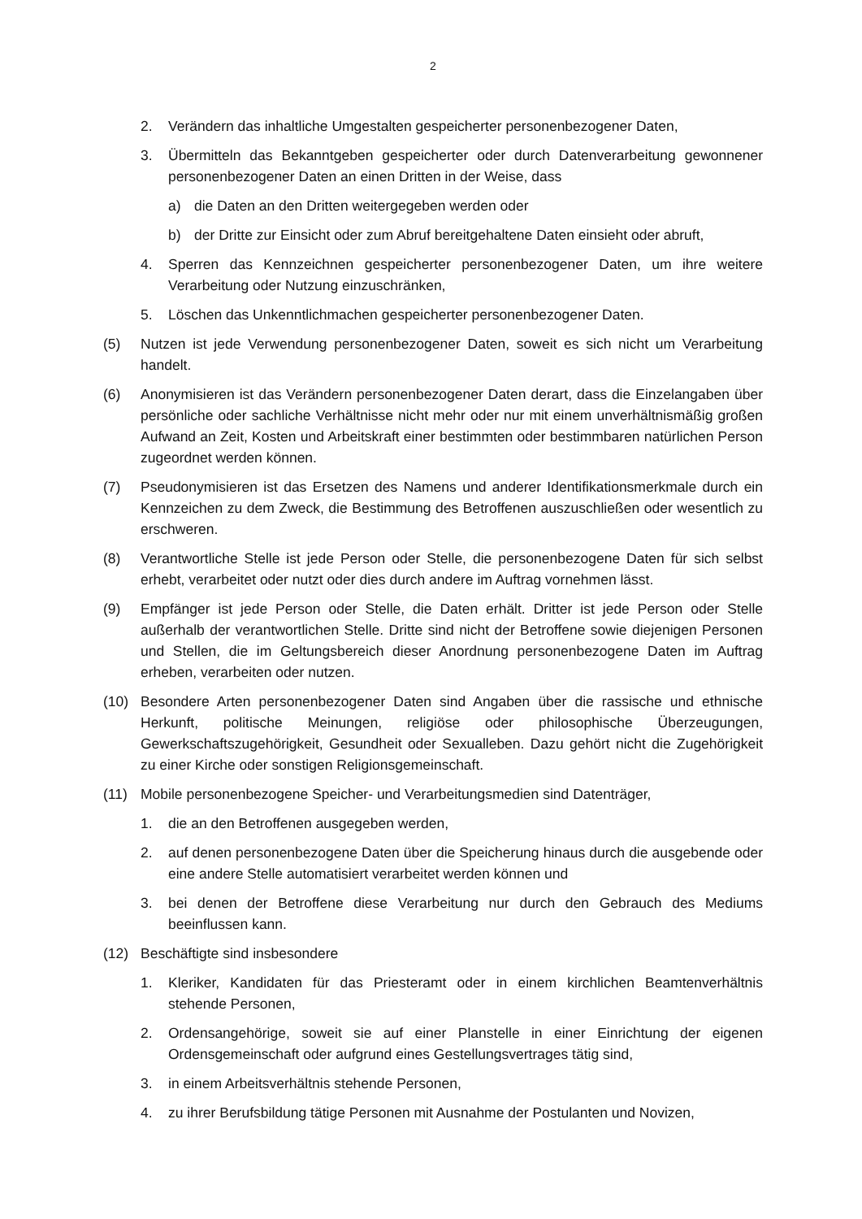2
2. Verändern das inhaltliche Umgestalten gespeicherter personenbezogener Daten,
3. Übermitteln das Bekanntgeben gespeicherter oder durch Datenverarbeitung gewonnener personenbezogener Daten an einen Dritten in der Weise, dass
a) die Daten an den Dritten weitergegeben werden oder
b) der Dritte zur Einsicht oder zum Abruf bereitgehaltene Daten einsieht oder abruft,
4. Sperren das Kennzeichnen gespeicherter personenbezogener Daten, um ihre weitere Verarbeitung oder Nutzung einzuschränken,
5. Löschen das Unkenntlichmachen gespeicherter personenbezogener Daten.
(5) Nutzen ist jede Verwendung personenbezogener Daten, soweit es sich nicht um Verarbeitung handelt.
(6) Anonymisieren ist das Verändern personenbezogener Daten derart, dass die Einzelangaben über persönliche oder sachliche Verhältnisse nicht mehr oder nur mit einem unverhältnismäßig großen Aufwand an Zeit, Kosten und Arbeitskraft einer bestimmten oder bestimmbaren natürlichen Person zugeordnet werden können.
(7) Pseudonymisieren ist das Ersetzen des Namens und anderer Identifikationsmerkmale durch ein Kennzeichen zu dem Zweck, die Bestimmung des Betroffenen auszuschließen oder wesentlich zu erschweren.
(8) Verantwortliche Stelle ist jede Person oder Stelle, die personenbezogene Daten für sich selbst erhebt, verarbeitet oder nutzt oder dies durch andere im Auftrag vornehmen lässt.
(9) Empfänger ist jede Person oder Stelle, die Daten erhält. Dritter ist jede Person oder Stelle außerhalb der verantwortlichen Stelle. Dritte sind nicht der Betroffene sowie diejenigen Personen und Stellen, die im Geltungsbereich dieser Anordnung personenbezogene Daten im Auftrag erheben, verarbeiten oder nutzen.
(10) Besondere Arten personenbezogener Daten sind Angaben über die rassische und ethnische Herkunft, politische Meinungen, religiöse oder philosophische Überzeugungen, Gewerkschaftszugehörigkeit, Gesundheit oder Sexualleben. Dazu gehört nicht die Zugehörigkeit zu einer Kirche oder sonstigen Religionsgemeinschaft.
(11) Mobile personenbezogene Speicher- und Verarbeitungsmedien sind Datenträger,
1. die an den Betroffenen ausgegeben werden,
2. auf denen personenbezogene Daten über die Speicherung hinaus durch die ausgebende oder eine andere Stelle automatisiert verarbeitet werden können und
3. bei denen der Betroffene diese Verarbeitung nur durch den Gebrauch des Mediums beeinflussen kann.
(12) Beschäftigte sind insbesondere
1. Kleriker, Kandidaten für das Priesteramt oder in einem kirchlichen Beamtenverhältnis stehende Personen,
2. Ordensangehörige, soweit sie auf einer Planstelle in einer Einrichtung der eigenen Ordensgemeinschaft oder aufgrund eines Gestellungsvertrages tätig sind,
3. in einem Arbeitsverhältnis stehende Personen,
4. zu ihrer Berufsbildung tätige Personen mit Ausnahme der Postulanten und Novizen,